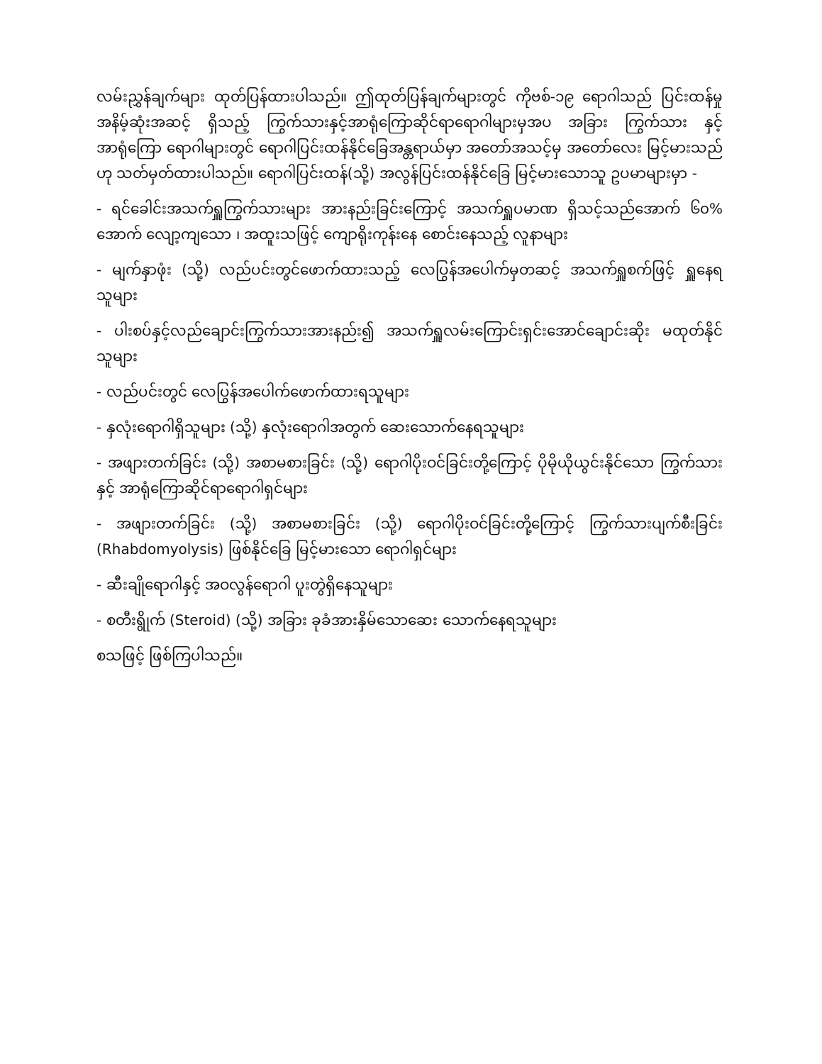လမ်းညွှန်ချက်များ ထုတ်ပြန်ထားပါသည်။ ဤထုတ်ပြန်ချက်များတွင် ကိုဗစ်-၁၉ ရောဂါသည် ပြင်းထန်မှု အနိမ့်ဆုံးအဆင့် ရှိသည့် ကြွက်သားနှင့်အာရုံကြောဆိုင်ရာရောဂါများမှအပ အခြား ကြွက်သား နှင့်အာရုံကြော ရောဂါများတွင် ရောဂါပြင်းထန်နိုင်ခြေအန္တရာယ်မှာ အတော်အသင့်မှ အတော်လေး မြင့်မားသည်ဟု သတ်မှတ်ထားပါသည်။ ရောဂါပြင်းထန်(သို့) အလွန်ပြင်းထန်နိုင်ခြေ မြင့်မားသောသူ ဥပမာများမှာ -
- ရင်ခေါင်းအသက်ရှူကြွက်သားများ အားနည်းခြင်းကြောင့် အသက်ရှူပမာဏ ရှိသင့်သည်အောက် ၆၀% အောက် လျော့ကျသော ၊ အထူးသဖြင့် ကျောရိုးကုန်းနေ စောင်းနေသည့် လူနာများ
- မျက်နှာဖုံး (သို့) လည်ပင်းတွင်ဖောက်ထားသည့် လေပြွန်အပေါက်မှတဆင့် အသက်ရှူစက်ဖြင့် ရှူနေရသူများ
- ပါးစပ်နှင့်လည်ချောင်းကြွက်သားအားနည်း၍ အသက်ရှူလမ်းကြောင်းရှင်းအောင်ချောင်းဆိုး မထုတ်နိုင်သူများ
- လည်ပင်းတွင် လေပြွန်အပေါက်ဖောက်ထားရသူများ
- နှလုံးရောဂါရှိသူများ (သို့) နှလုံးရောဂါအတွက် ဆေးသောက်နေရသူများ
- အဖျားတက်ခြင်း (သို့) အစာမစားခြင်း (သို့) ရောဂါပိုးဝင်ခြင်းတို့ကြောင့် ပိုမိုယိုယွင်းနိုင်သော ကြွက်သားနှင့် အာရုံကြောဆိုင်ရာရောဂါရှင်များ
- အဖျားတက်ခြင်း (သို့) အစာမစားခြင်း (သို့) ရောဂါပိုးဝင်ခြင်းတို့ကြောင့် ကြွက်သားပျက်စီးခြင်း (Rhabdomyolysis) ဖြစ်နိုင်ခြေ မြင့်မားသော ရောဂါရှင်များ
- ဆီးချိုရောဂါနှင့် အဝလွန်ရောဂါ ပူးတွဲရှိနေသူများ
- စတီးရွိုက် (Steroid) (သို့) အခြား ခုခံအားနှိမ်သောဆေး သောက်နေရသူများ
စသဖြင့် ဖြစ်ကြပါသည်။